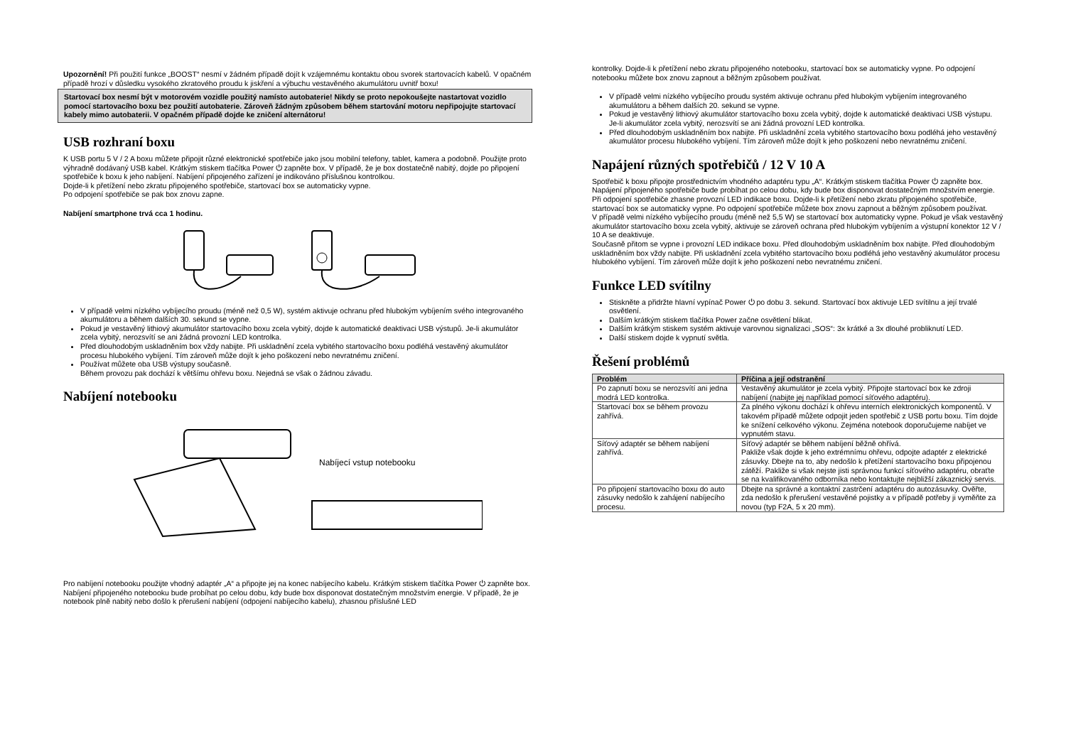Upozornění! Při použití funkce „BOOST“ nesmí v žádném případě dojít k vzájemnému kontaktu obou svorek startovacích kabelů. V opačném případě hrozí v důsledku vysokého zkratového proudu k jiskření a výbuchu vestavěného akumulátoru uvnitř boxu!
Startovací box nesmí být v motorovém vozidle použitý namísto autobaterie! Nikdy se proto nepokoušejte nastartovat vozidlo pomocí startovacího boxu bez použití autobaterie. Zároveň žádným způsobem během startování motoru nepřipojujte startovací kabely mimo autobaterii. V opačném případě dojde ke zničení alternátoru!
USB rozhraní boxu
K USB portu 5 V / 2 A boxu můžete připojit různé elektronické spotřebiče jako jsou mobilní telefony, tablet, kamera a podobně. Použijte proto výhradně dodávaný USB kabel. Krátkým stiskem tlačítka Power ⏻ zapněte box. V případě, že je box dostatečně nabitý, dojde po připojení spotřebiče k boxu k jeho nabíjení. Nabíjení připojeného zařízení je indikováno příslušnou kontrolkou.
Dojde-li k přetížení nebo zkratu připojeného spotřebiče, startovací box se automaticky vypne.
Po odpojení spotřebiče se pak box znovu zapne.
Nabíjení smartphone trvá cca 1 hodinu.
V případě velmi nízkého vybíjecího proudu (méně než 0,5 W), systém aktivuje ochranu před hlubokým vybíjením svého integrovaného akumulátoru a během dalších 30. sekund se vypne.
Pokud je vestavěný lithiový akumulátor startovacího boxu zcela vybitý, dojde k automatické deaktivaci USB výstupů. Je-li akumulátor zcela vybitý, nerozsvítí se ani žádná provozní LED kontrolka.
Před dlouhodobým uskladněním box vždy nabijte. Při uskladnění zcela vybitého startovacího boxu podléhá vestavěný akumulátor procesu hlubokého vybíjení. Tím zároveň může dojít k jeho poškození nebo nevratnému zničení.
Používat můžete oba USB výstupy současně.
Během provozu pak dochází k většímu ohřevu boxu. Nejedná se však o žádnou závadu.
Nabíjení notebooku
Nabíjecí vstup notebooku
Pro nabíjení notebooku použijte vhodný adaptér „A“ a připojte jej na konec nabíjecího kabelu. Krátkým stiskem tlačítka Power ⏻ zapněte box. Nabíjení připojeného notebooku bude probíhat po celou dobu, kdy bude box disponovat dostatečným množstvím energie. V případě, že je notebook plně nabitý nebo došlo k přerušení nabíjení (odpojení nabíjecího kabelu), zhasnou příslušné LED
kontrolky. Dojde-li k přetížení nebo zkratu připojeného notebooku, startovací box se automaticky vypne. Po odpojení notebooku můžete box znovu zapnout a běžným způsobem používat.
V případě velmi nízkého vybíjecího proudu systém aktivuje ochranu před hlubokým vybíjením integrovaného akumulátoru a během dalších 20. sekund se vypne.
Pokud je vestavěný lithiový akumulátor startovacího boxu zcela vybitý, dojde k automatické deaktivaci USB výstupu. Je-li akumulátor zcela vybitý, nerozsvítí se ani žádná provozní LED kontrolka.
Před dlouhodobým uskladněním box nabijte. Při uskladnění zcela vybitého startovacího boxu podléhá jeho vestavěný akumulátor procesu hlubokého vybíjení. Tím zároveň může dojít k jeho poškození nebo nevratnému zničení.
Napájení různých spotřebičů / 12 V 10 A
Spotřebič k boxu připojte prostřednictvím vhodného adaptéru typu „A“. Krátkým stiskem tlačítka Power ⏻ zapněte box. Napájení připojeného spotřebiče bude probíhat po celou dobu, kdy bude box disponovat dostatečným množstvím energie. Při odpojení spotřebiče zhasne provozní LED indikace boxu. Dojde-li k přetížení nebo zkratu připojeného spotřebiče, startovací box se automaticky vypne. Po odpojení spotřebiče můžete box znovu zapnout a běžným způsobem používat.
V případě velmi nízkého vybíjecího proudu (méně než 5,5 W) se startovací box automaticky vypne. Pokud je však vestavěný akumulátor startovacího boxu zcela vybitý, aktivuje se zároveň ochrana před hlubokým vybíjením a výstupní konektor 12 V / 10 A se deaktivuje.
Současně přitom se vypne i provozní LED indikace boxu. Před dlouhodobým uskladněním box nabijte. Před dlouhodobým uskladněním box vždy nabijte. Při uskladnění zcela vybitého startovacího boxu podléhá jeho vestavěný akumulátor procesu hlubokého vybíjení. Tím zároveň může dojít k jeho poškození nebo nevratnému zničení.
Funkce LED svítilny
Stiskněte a přidržte hlavní vypínač Power ⏻ po dobu 3. sekund. Startovací box aktivuje LED svítilnu a její trvalé osvětlení.
Dalším krátkým stiskem tlačítka Power začne osvětlení blikat.
Dalším krátkým stiskem systém aktivuje varovnou signalizaci „SOS“: 3x krátké a 3x dlouhé probliknutí LED.
Další stiskem dojde k vypnutí světla.
Řešení problémů
| Problém | Příčina a její odstranění |
| --- | --- |
| Po zapnutí boxu se nerozsvítí ani jedna modrá LED kontrolka. | Vestavěný akumulátor je zcela vybitý. Připojte startovací box ke zdroji nabíjení (nabijte jej například pomocí síťového adaptéru). |
| Startovací box se během provozu zahřívá. | Za plného výkonu dochází k ohřevu interních elektronických komponentů. V takovém případě můžete odpojit jeden spotřebič z USB portu boxu. Tím dojde ke snížení celkového výkonu. Zejména notebook doporučujeme nabíjet ve vypnutém stavu. |
| Síťový adaptér se během nabíjení zahřívá. | Síťový adaptér se během nabíjení běžně ohřívá. Pakliže však dojde k jeho extrémnímu ohřevu, odpojte adaptér z elektrické zásuvky. Dbejte na to, aby nedošlo k přetížení startovacího boxu připojenou zátěží. Pakliže si však nejste jisti správnou funkcí síťového adaptéru, obraťte se na kvalifikovaného odborníka nebo kontaktujte nejbližší zákaznický servis. |
| Po připojení startovacího boxu do auto zásuvky nedošlo k zahájení nabíjecího procesu. | Dbejte na správné a kontaktní zastrčení adaptéru do autozásuvky. Ověřte, zda nedošlo k přerušení vestavěné pojistky a v případě potřeby ji vyměňte za novou (typ F2A, 5 x 20 mm). |